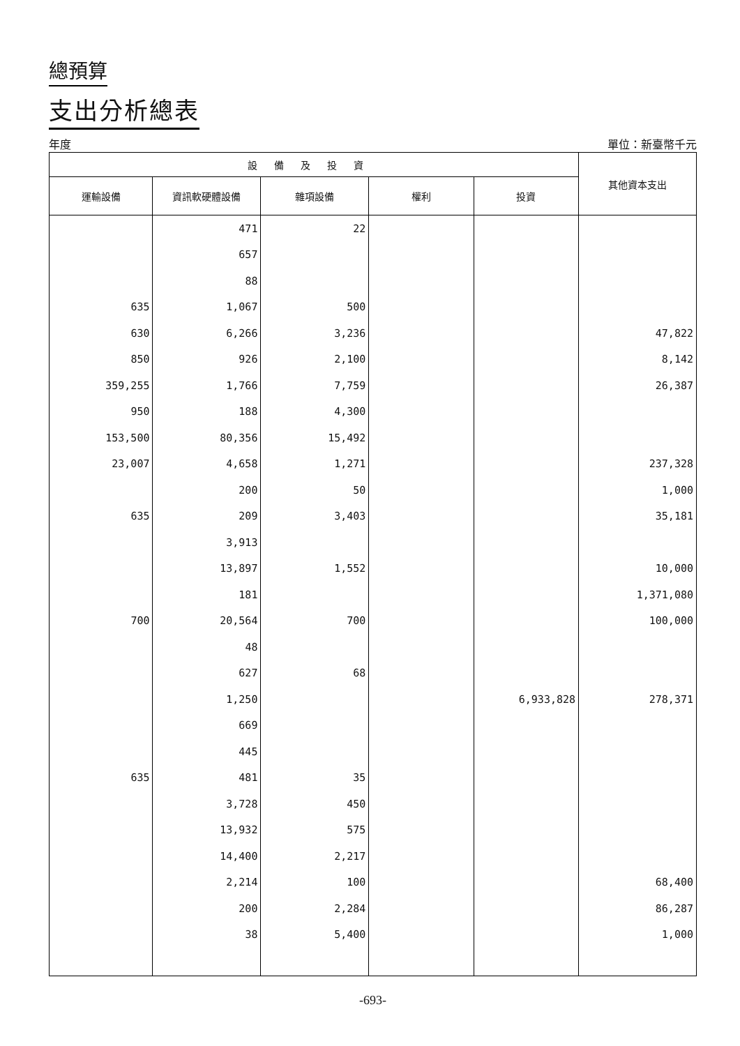總預算
支出分析總表
年度 單位：新臺幣千元
| 設備及投資 | | | | | 其他資本支出 |
| --- | --- | --- | --- | --- | --- |
| 運輸設備 | 資訊軟硬體設備 | 雜項設備 | 權利 | 投資 | |
| | 471 | 22 | | | |
| | 657 | | | | |
| | 88 | | | | |
| 635 | 1,067 | 500 | | | |
| 630 | 6,266 | 3,236 | | | 47,822 |
| 850 | 926 | 2,100 | | | 8,142 |
| 359,255 | 1,766 | 7,759 | | | 26,387 |
| 950 | 188 | 4,300 | | | |
| 153,500 | 80,356 | 15,492 | | | |
| 23,007 | 4,658 | 1,271 | | | 237,328 |
| | 200 | 50 | | | 1,000 |
| 635 | 209 | 3,403 | | | 35,181 |
| | 3,913 | | | | |
| | 13,897 | 1,552 | | | 10,000 |
| | 181 | | | | 1,371,080 |
| 700 | 20,564 | 700 | | | 100,000 |
| | 48 | | | | |
| | 627 | 68 | | | |
| | 1,250 | | | 6,933,828 | 278,371 |
| | 669 | | | | |
| | 445 | | | | |
| 635 | 481 | 35 | | | |
| | 3,728 | 450 | | | |
| | 13,932 | 575 | | | |
| | 14,400 | 2,217 | | | |
| | 2,214 | 100 | | | 68,400 |
| | 200 | 2,284 | | | 86,287 |
| | 38 | 5,400 | | | 1,000 |
-693-